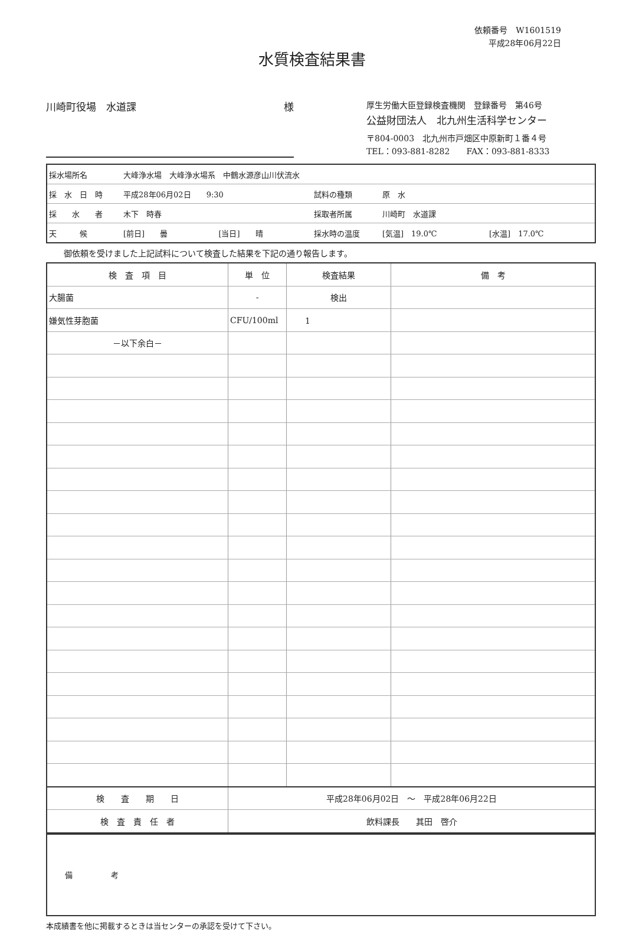水質検査結果書
依頼番号　W1601519
平成28年06月22日
川崎町役場　水道課 様
厚生労働大臣登録検査機関　登録番号　第46号
公益財団法人　北九州生活科学センター
〒804-0003　北九州市戸畑区中原新町１番４号
TEL：093-881-8282　　FAX：093-881-8333
| 採水場所名 | 大峰浄水場 大峰浄水場系 中鶴水源彦山川伏流水 | | | | |
| 採 水 日 時 | 平成28年06月02日 9:30 | | 試料の種類 | 原 水 | |
| 採 水 者 | 木下 時春 | | 採取者所属 | 川崎町 水道課 | |
| 天 候 | [前日] 曇 | [当日] 晴 | 採水時の温度 | [気温] 19.0℃ | [水温] 17.0℃ |
御依頼を受けました上記試料について検査した結果を下記の通り報告します。
| 検 査 項 目 | 単 位 | 検査結果 | 備 考 |
| --- | --- | --- | --- |
| 大腸菌 | - | 検出 | |
| 嫌気性芽胞菌 | CFU/100ml | 1 | |
| －以下余白－ | | | |
| 検 査 期 日 | 平成28年06月02日 ～ 平成28年06月22日 | | |
| 検 査 責 任 者 | 飲料課長 其田 啓介 | | |
| 備 考 |
本成績書を他に掲載するときは当センターの承認を受けて下さい。